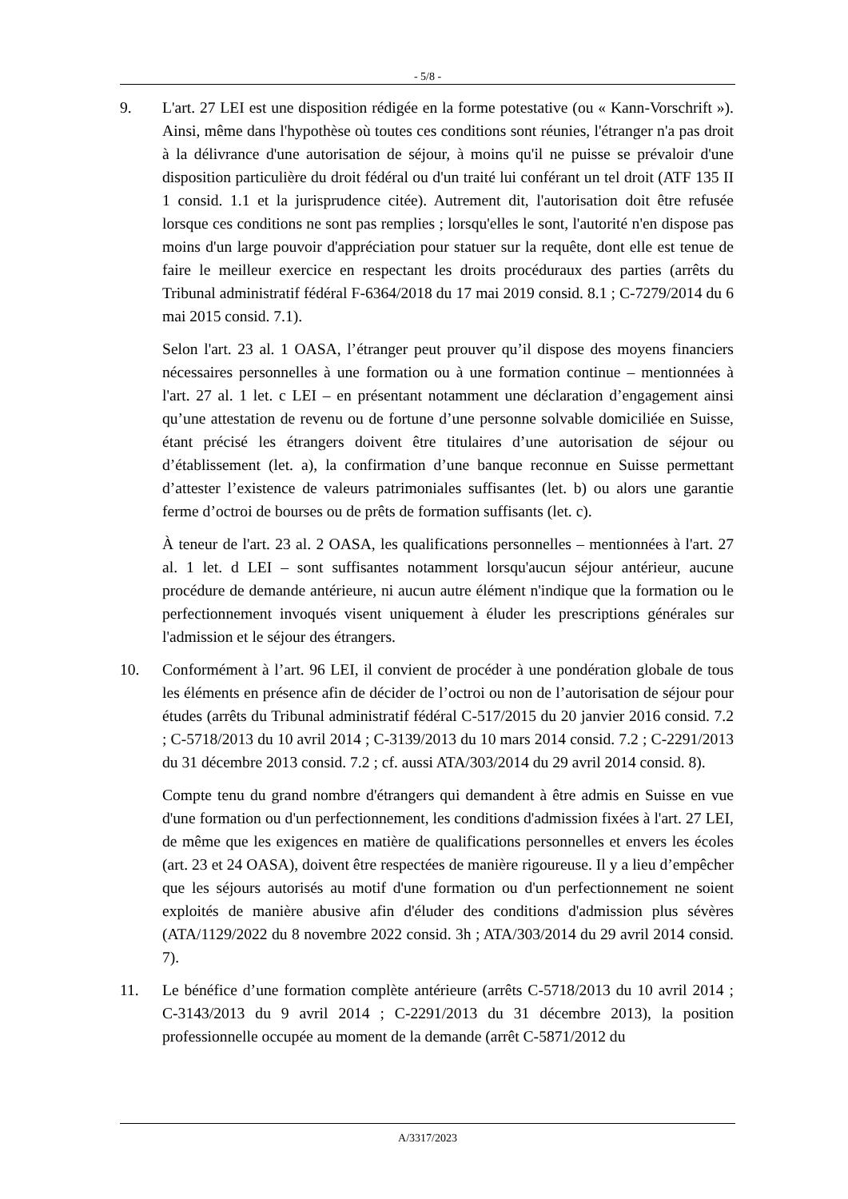- 5/8 -
9. L'art. 27 LEI est une disposition rédigée en la forme potestative (ou « Kann-Vorschrift »). Ainsi, même dans l'hypothèse où toutes ces conditions sont réunies, l'étranger n'a pas droit à la délivrance d'une autorisation de séjour, à moins qu'il ne puisse se prévaloir d'une disposition particulière du droit fédéral ou d'un traité lui conférant un tel droit (ATF 135 II 1 consid. 1.1 et la jurisprudence citée). Autrement dit, l'autorisation doit être refusée lorsque ces conditions ne sont pas remplies ; lorsqu'elles le sont, l'autorité n'en dispose pas moins d'un large pouvoir d'appréciation pour statuer sur la requête, dont elle est tenue de faire le meilleur exercice en respectant les droits procéduraux des parties (arrêts du Tribunal administratif fédéral F-6364/2018 du 17 mai 2019 consid. 8.1 ; C-7279/2014 du 6 mai 2015 consid. 7.1).
Selon l'art. 23 al. 1 OASA, l’étranger peut prouver qu’il dispose des moyens financiers nécessaires personnelles à une formation ou à une formation continue – mentionnées à l'art. 27 al. 1 let. c LEI – en présentant notamment une déclaration d’engagement ainsi qu’une attestation de revenu ou de fortune d’une personne solvable domiciliée en Suisse, étant précisé les étrangers doivent être titulaires d’une autorisation de séjour ou d’établissement (let. a), la confirmation d’une banque reconnue en Suisse permettant d’attester l’existence de valeurs patrimoniales suffisantes (let. b) ou alors une garantie ferme d’octroi de bourses ou de prêts de formation suffisants (let. c).
À teneur de l'art. 23 al. 2 OASA, les qualifications personnelles – mentionnées à l'art. 27 al. 1 let. d LEI – sont suffisantes notamment lorsqu'aucun séjour antérieur, aucune procédure de demande antérieure, ni aucun autre élément n'indique que la formation ou le perfectionnement invoqués visent uniquement à éluder les prescriptions générales sur l'admission et le séjour des étrangers.
10. Conformément à l’art. 96 LEI, il convient de procéder à une pondération globale de tous les éléments en présence afin de décider de l’octroi ou non de l’autorisation de séjour pour études (arrêts du Tribunal administratif fédéral C-517/2015 du 20 janvier 2016 consid. 7.2 ; C-5718/2013 du 10 avril 2014 ; C-3139/2013 du 10 mars 2014 consid. 7.2 ; C-2291/2013 du 31 décembre 2013 consid. 7.2 ; cf. aussi ATA/303/2014 du 29 avril 2014 consid. 8).
Compte tenu du grand nombre d'étrangers qui demandent à être admis en Suisse en vue d'une formation ou d'un perfectionnement, les conditions d'admission fixées à l'art. 27 LEI, de même que les exigences en matière de qualifications personnelles et envers les écoles (art. 23 et 24 OASA), doivent être respectées de manière rigoureuse. Il y a lieu d’empêcher que les séjours autorisés au motif d'une formation ou d'un perfectionnement ne soient exploités de manière abusive afin d'éluder des conditions d'admission plus sévères (ATA/1129/2022 du 8 novembre 2022 consid. 3h ; ATA/303/2014 du 29 avril 2014 consid. 7).
11. Le bénéfice d’une formation complète antérieure (arrêts C-5718/2013 du 10 avril 2014 ; C-3143/2013 du 9 avril 2014 ; C-2291/2013 du 31 décembre 2013), la position professionnelle occupée au moment de la demande (arrêt C-5871/2012 du
A/3317/2023